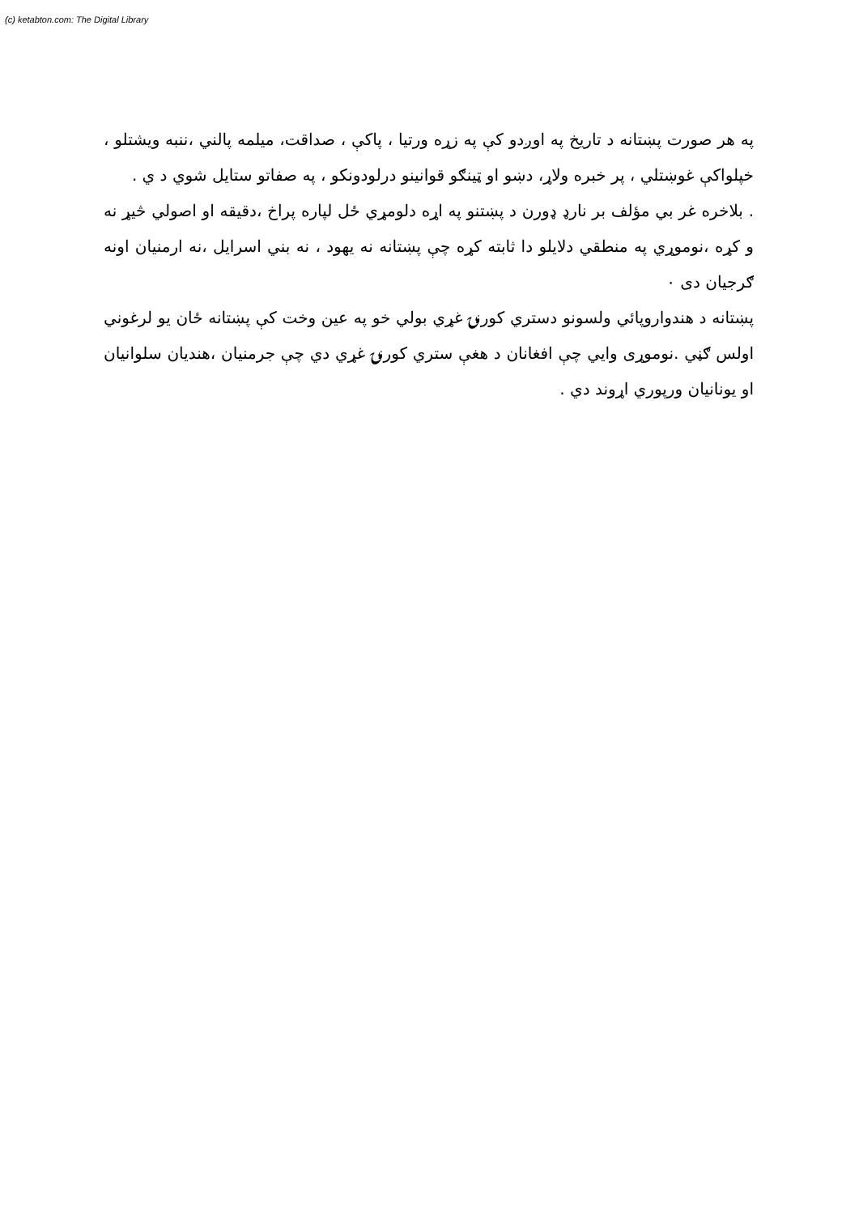(c) ketabton.com: The Digital Library
په هر صورت پښتانه د تاریخ په اوږدو کې په زړه ورتیا ، پاکې ، صداقت، میلمه پالني ،ننبه ویشتلو ، خپلواکې غوښتلي ، پر خبره ولاړ، دښو او ټینګو قوانینو درلودونکو ، په صفاتو ستایل شوي د ي .
. بلاخره غر بي مؤلف بر نارډ ډورن د پښتنو په اړه دلومړي ځل لپاره پراخ ،دقیقه او اصولي څیړ نه و کړه ،نوموړي په منطقي دلایلو دا ثابته کړه چې پښتانه نه یهود ، نه بني اسرایل ،نه ارمنیان اونه ګرجیان دی ۰
پښتانه د هندواروپائي ولسونو دستري کورنۍ غړي بولي خو په عین وخت کې پښتانه ځان یو لرغوني اولس ګڼي .نوموړی وایي چې افغانان د هغې ستري کورنۍ غړي دي چې جرمنیان ،هندیان سلوانیان او یونانیان ورپوري اړوند دي .